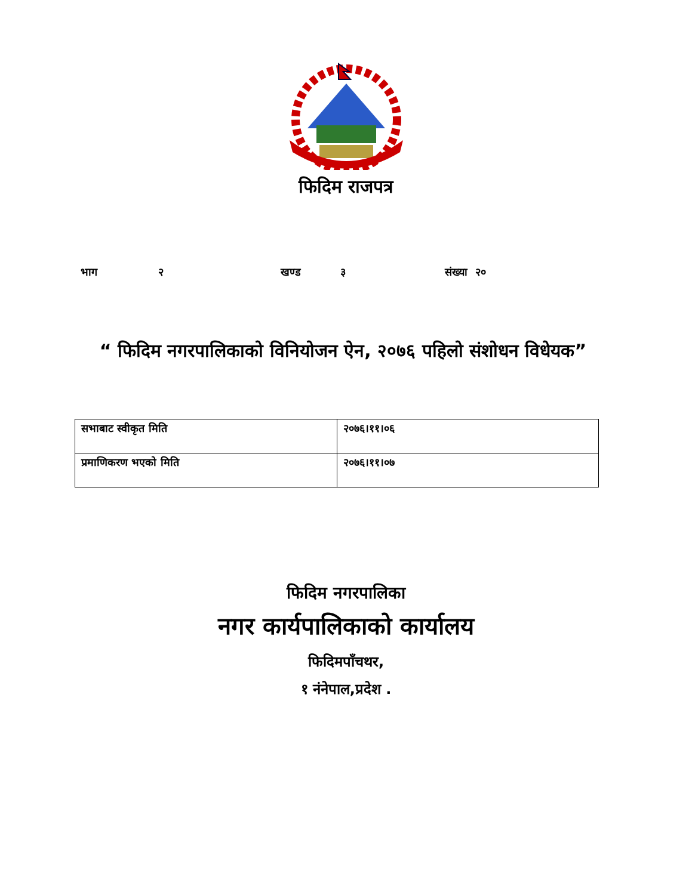फिदिम राजपत्र
भाग २ खण्ड ३ संख्या २०
“ फिदिम नगरपालिकाको विनियोजन ऐन, २०७६ पहिलो संशोधन विधेयक”
| सभाबाट स्वीकृत मिति | २०७६।११।०६ |
| प्रमाणिकरण भएको मिति | २०७६।११।०७ |
फिदिम नगरपालिका
नगर कार्यपालिकाको कार्यालय
फिदिमपाँचथर,
१ नंनेपाल,प्रदेश .